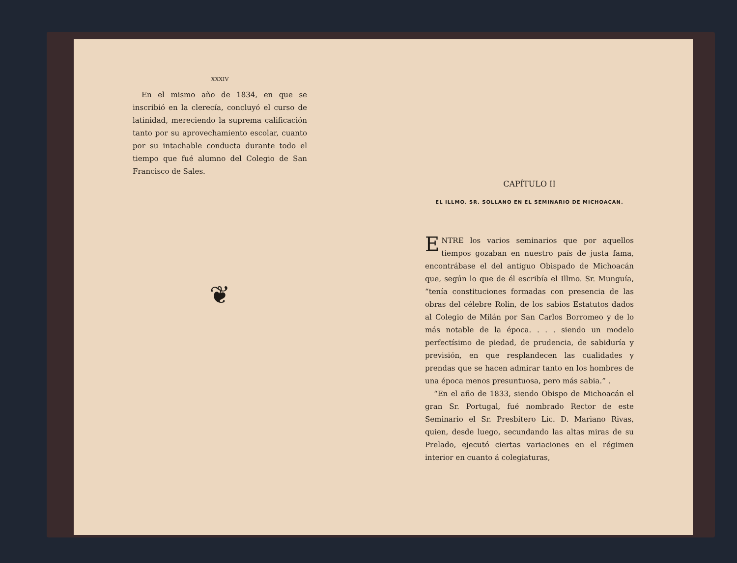XXXIV
En el mismo año de 1834, en que se inscribió en la clerecía, concluyó el curso de latinidad, mereciendo la suprema calificación tanto por su aprovechamiento escolar, cuanto por su intachable conducta durante todo el tiempo que fué alumno del Colegio de San Francisco de Sales.
❦
CAPÍTULO II
EL ILLMO. SR. SOLLANO EN EL SEMINARIO DE MICHOACAN.
ENTRE los varios seminarios que por aquellos tiempos gozaban en nuestro país de justa fama, encontrábase el del antiguo Obispado de Michoacán que, según lo que de él escribía el Illmo. Sr. Munguía, “tenía constituciones formadas con presencia de las obras del célebre Rolin, de los sabios Estatutos dados al Colegio de Milán por San Carlos Borromeo y de lo más notable de la época. . . . siendo un modelo perfectísimo de piedad, de prudencia, de sabiduría y previsión, en que resplandecen las cualidades y prendas que se hacen admirar tanto en los hombres de una época menos presuntuosa, pero más sabia.” .
“En el año de 1833, siendo Obispo de Michoacán el gran Sr. Portugal, fué nombrado Rector de este Seminario el Sr. Presbítero Lic. D. Mariano Rivas, quien, desde luego, secundando las altas miras de su Prelado, ejecutó ciertas variaciones en el régimen interior en cuanto á colegiaturas,